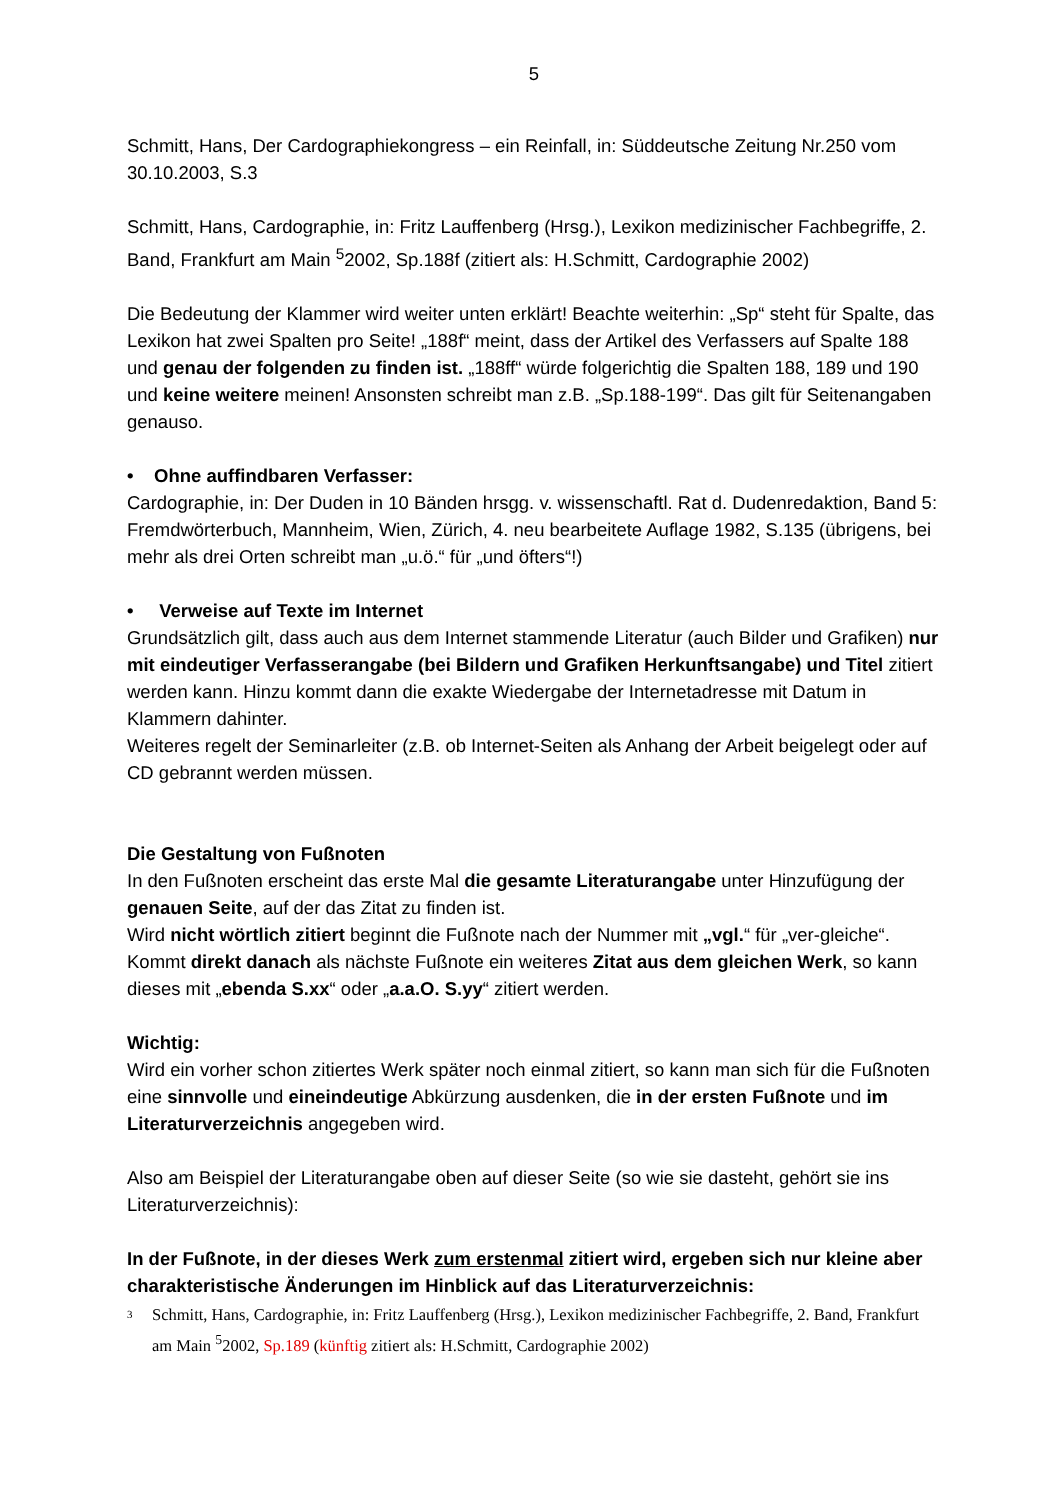5
Schmitt, Hans, Der Cardographiekongress – ein Reinfall, in: Süddeutsche Zeitung Nr.250 vom 30.10.2003, S.3
Schmitt, Hans, Cardographie, in: Fritz Lauffenberg (Hrsg.), Lexikon medizinischer Fachbegriffe, 2. Band, Frankfurt am Main <sup>5</sup>2002, Sp.188f (zitiert als: H.Schmitt, Cardographie 2002)
Die Bedeutung der Klammer wird weiter unten erklärt! Beachte weiterhin: „Sp“ steht für Spalte, das Lexikon hat zwei Spalten pro Seite! „188f“ meint, dass der Artikel des Verfassers auf Spalte 188 und genau der folgenden zu finden ist. „188ff“ würde folgerichtig die Spalten 188, 189 und 190 und keine weitere meinen! Ansonsten schreibt man z.B. „Sp.188-199“. Das gilt für Seitenangaben genauso.
• Ohne auffindbaren Verfasser:
Cardographie, in: Der Duden in 10 Bänden hrsgg. v. wissenschaftl. Rat d. Dudenredaktion, Band 5: Fremdwörterbuch, Mannheim, Wien, Zürich, 4. neu bearbeitete Auflage 1982, S.135 (übrigens, bei mehr als drei Orten schreibt man „u.ö.“ für „und öfters“!)
• Verweise auf Texte im Internet
Grundsätzlich gilt, dass auch aus dem Internet stammende Literatur (auch Bilder und Grafiken) nur mit eindeutiger Verfasserangabe (bei Bildern und Grafiken Herkunftsangabe) und Titel zitiert werden kann. Hinzu kommt dann die exakte Wiedergabe der Internetadresse mit Datum in Klammern dahinter.
Weiteres regelt der Seminarleiter (z.B. ob Internet-Seiten als Anhang der Arbeit beigelegt oder auf CD gebrannt werden müssen.
Die Gestaltung von Fußnoten
In den Fußnoten erscheint das erste Mal die gesamte Literaturangabe unter Hinzufügung der genauen Seite, auf der das Zitat zu finden ist.
Wird nicht wörtlich zitiert beginnt die Fußnote nach der Nummer mit „vgl.“ für „ver-gleiche“.
Kommt direkt danach als nächste Fußnote ein weiteres Zitat aus dem gleichen Werk, so kann dieses mit „ebenda S.xx“ oder „a.a.O. S.yy“ zitiert werden.
Wichtig:
Wird ein vorher schon zitiertes Werk später noch einmal zitiert, so kann man sich für die Fußnoten eine sinnvolle und eineindeutige Abkürzung ausdenken, die in der ersten Fußnote und im Literaturverzeichnis angegeben wird.
Also am Beispiel der Literaturangabe oben auf dieser Seite (so wie sie dasteht, gehört sie ins Literaturverzeichnis):
In der Fußnote, in der dieses Werk zum erstenmal zitiert wird, ergeben sich nur kleine aber charakteristische Änderungen im Hinblick auf das Literaturverzeichnis:
3 Schmitt, Hans, Cardographie, in: Fritz Lauffenberg (Hrsg.), Lexikon medizinischer Fachbegriffe, 2. Band, Frankfurt am Main <sup>5</sup>2002, Sp.189 (künftig zitiert als: H.Schmitt, Cardographie 2002)